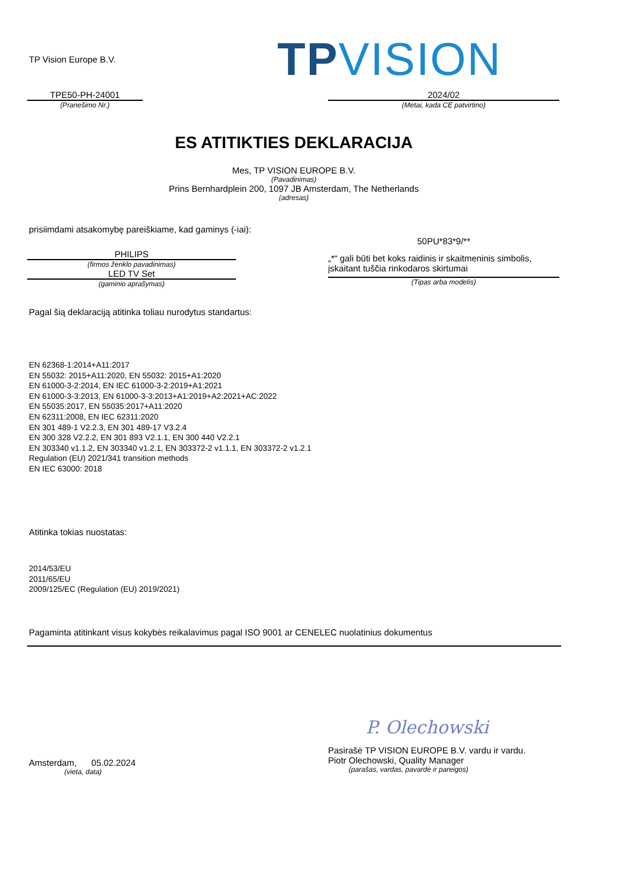TP Vision Europe B.V. TPVISION
TPE50-PH-24001
(Pranešimo Nr.)
2024/02
(Metai, kada CE patvirtino)
ES ATITIKTIES DEKLARACIJA
Mes, TP VISION EUROPE B.V.
(Pavadinimas)
Prins Bernhardplein 200, 1097 JB Amsterdam, The Netherlands
(adresas)
prisiimdami atsakomybę pareiškiame, kad gaminys (-iai):
PHILIPS
(firmos ženklo pavadinimas)
LED TV Set
(gaminio aprašymas)
50PU*83*9/**
„*“ gali būti bet koks raidinis ir skaitmeninis simbolis, įskaitant tuščia rinkodaros skirtumai
(Tipas arba modelis)
Pagal šią deklaraciją atitinka toliau nurodytus standartus:
EN 62368-1:2014+A11:2017
EN 55032: 2015+A11:2020, EN 55032: 2015+A1:2020
EN 61000-3-2:2014, EN IEC 61000-3-2:2019+A1:2021
EN 61000-3-3:2013, EN 61000-3-3:2013+A1:2019+A2:2021+AC:2022
EN 55035:2017, EN 55035:2017+A11:2020
EN 62311:2008, EN IEC 62311:2020
EN 301 489-1 V2.2.3, EN 301 489-17 V3.2.4
EN 300 328 V2.2.2, EN 301 893 V2.1.1, EN 300 440 V2.2.1
EN 303340 v1.1.2, EN 303340 v1.2.1, EN 303372-2 v1.1.1, EN 303372-2 v1.2.1
Regulation (EU) 2021/341 transition methods
EN IEC 63000: 2018
Atitinka tokias nuostatas:
2014/53/EU
2011/65/EU
2009/125/EC (Regulation (EU) 2019/2021)
Pagaminta atitinkant visus kokybės reikalavimus pagal ISO 9001 ar CENELEC nuolatinius dokumentus
P. Olechowski
Amsterdam, 05.02.2024
(vieta, data)
Pasirašė TP VISION EUROPE B.V. vardu ir vardu.
Piotr Olechowski, Quality Manager
(parašas, vardas, pavardė ir pareigos)